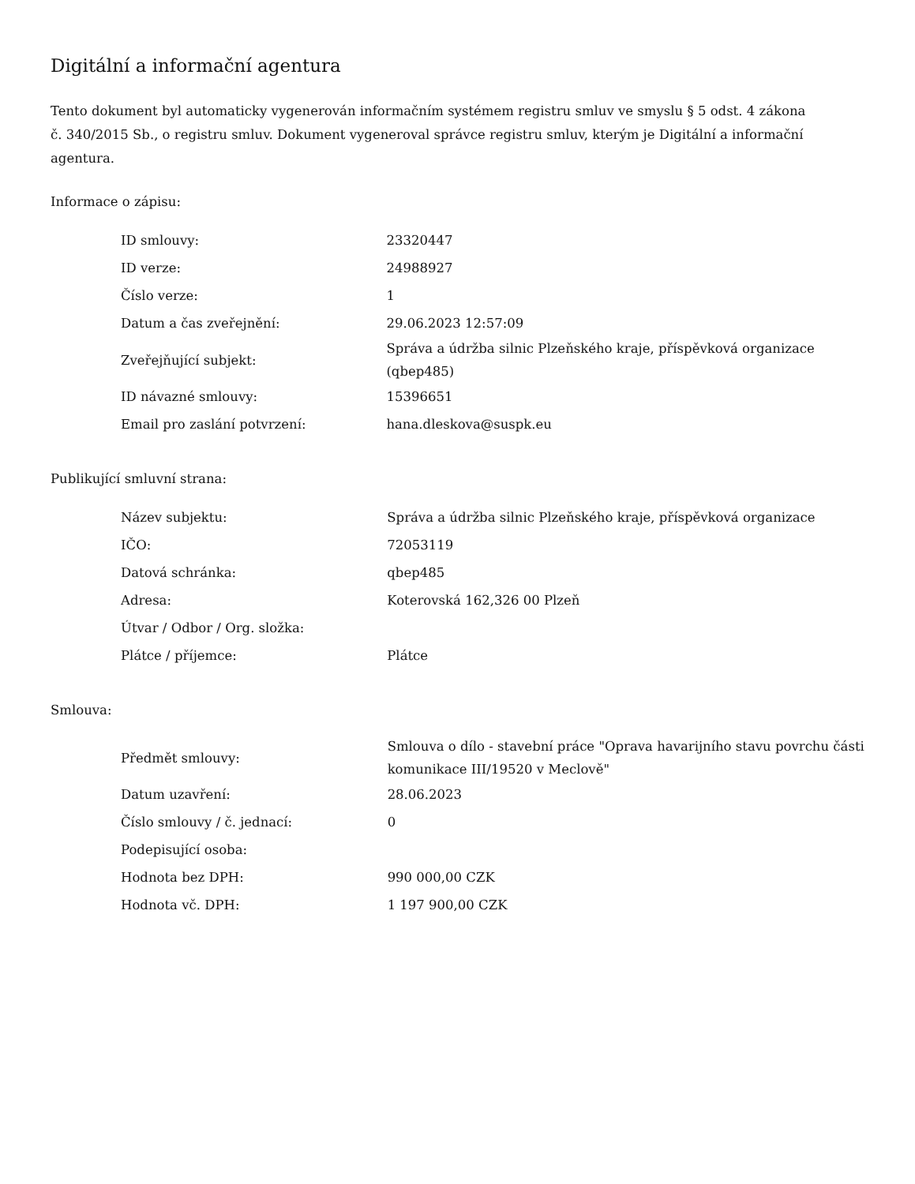Digitální a informační agentura
Tento dokument byl automaticky vygenerován informačním systémem registru smluv ve smyslu § 5 odst. 4 zákona
č. 340/2015 Sb., o registru smluv. Dokument vygeneroval správce registru smluv, kterým je Digitální a informační agentura.
Informace o zápisu:
| ID smlouvy: | 23320447 |
| ID verze: | 24988927 |
| Číslo verze: | 1 |
| Datum a čas zveřejnění: | 29.06.2023 12:57:09 |
| Zveřejňující subjekt: | Správa a údržba silnic Plzeňského kraje, příspěvková organizace (qbep485) |
| ID návazné smlouvy: | 15396651 |
| Email pro zaslání potvrzení: | hana.dleskova@suspk.eu |
Publikující smluvní strana:
| Název subjektu: | Správa a údržba silnic Plzeňského kraje, příspěvková organizace |
| IČO: | 72053119 |
| Datová schránka: | qbep485 |
| Adresa: | Koterovská 162,326 00 Plzeň |
| Útvar / Odbor / Org. složka: | |
| Plátce / příjemce: | Plátce |
Smlouva:
| Předmět smlouvy: | Smlouva o dílo - stavební práce "Oprava havarijního stavu povrchu části komunikace III/19520 v Meclově" |
| Datum uzavření: | 28.06.2023 |
| Číslo smlouvy / č. jednací: | 0 |
| Podepisující osoba: | |
| Hodnota bez DPH: | 990 000,00 CZK |
| Hodnota vč. DPH: | 1 197 900,00 CZK |